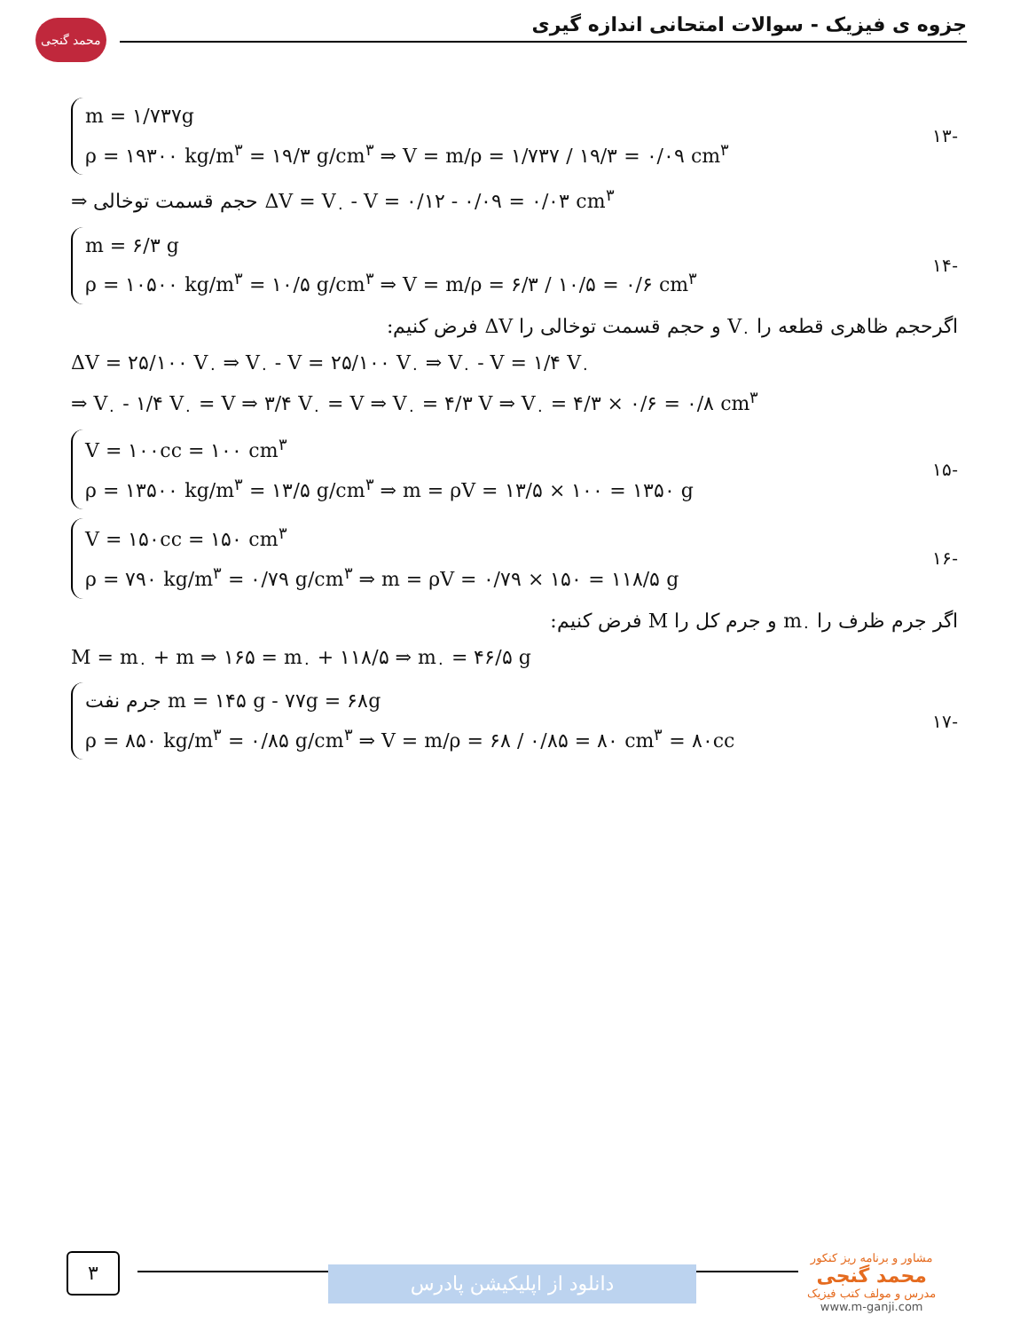محمد گنجی جزوه ی فیزیک - سوالات امتحانی اندازه گیری
m = ۱/۷۳۷g
ρ = ۱۹۳۰۰ kg/m<sup>۳</sup> = ۱۹/۳ g/cm<sup>۳</sup> ⇒ V = m/ρ = ۱/۷۳۷ / ۱۹/۳ = ۰/۰۹ cm<sup>۳</sup>
-۱۳
⇒ حجم قسمت توخالی ΔV = V<sub>۰</sub> - V = ۰/۱۲ - ۰/۰۹ = ۰/۰۳ cm<sup>۳</sup>
m = ۶/۳ g
ρ = ۱۰۵۰۰ kg/m<sup>۳</sup> = ۱۰/۵ g/cm<sup>۳</sup> ⇒ V = m/ρ = ۶/۳ / ۱۰/۵ = ۰/۶ cm<sup>۳</sup>
-۱۴
اگرحجم ظاهری قطعه را V<sub>۰</sub> و حجم قسمت توخالی را ΔV فرض کنیم:
ΔV = ۲۵/۱۰۰ V<sub>۰</sub> ⇒ V<sub>۰</sub> - V = ۲۵/۱۰۰ V<sub>۰</sub> ⇒ V<sub>۰</sub> - V = ۱/۴ V<sub>۰</sub>
⇒ V<sub>۰</sub> - ۱/۴ V<sub>۰</sub> = V ⇒ ۳/۴ V<sub>۰</sub> = V ⇒ V<sub>۰</sub> = ۴/۳ V ⇒ V<sub>۰</sub> = ۴/۳ × ۰/۶ = ۰/۸ cm<sup>۳</sup>
V = ۱۰۰cc = ۱۰۰ cm<sup>۳</sup>
ρ = ۱۳۵۰۰ kg/m<sup>۳</sup> = ۱۳/۵ g/cm<sup>۳</sup> ⇒ m = ρV = ۱۳/۵ × ۱۰۰ = ۱۳۵۰ g
-۱۵
V = ۱۵۰cc = ۱۵۰ cm<sup>۳</sup>
ρ = ۷۹۰ kg/m<sup>۳</sup> = ۰/۷۹ g/cm<sup>۳</sup> ⇒ m = ρV = ۰/۷۹ × ۱۵۰ = ۱۱۸/۵ g
-۱۶
اگر جرم ظرف را m<sub>۰</sub> و جرم کل را M فرض کنیم:
M = m<sub>۰</sub> + m ⇒ ۱۶۵ = m<sub>۰</sub> + ۱۱۸/۵ ⇒ m<sub>۰</sub> = ۴۶/۵ g
جرم نفت m = ۱۴۵ g - ۷۷g = ۶۸g
ρ = ۸۵۰ kg/m<sup>۳</sup> = ۰/۸۵ g/cm<sup>۳</sup> ⇒ V = m/ρ = ۶۸ / ۰/۸۵ = ۸۰ cm<sup>۳</sup> = ۸۰cc
-۱۷
۳
دانلود از اپلیکیشن پادرس
مشاور و برنامه ریز کنکور
محمد گنجی
مدرس و مولف کتب فیزیک
www.m-ganji.com